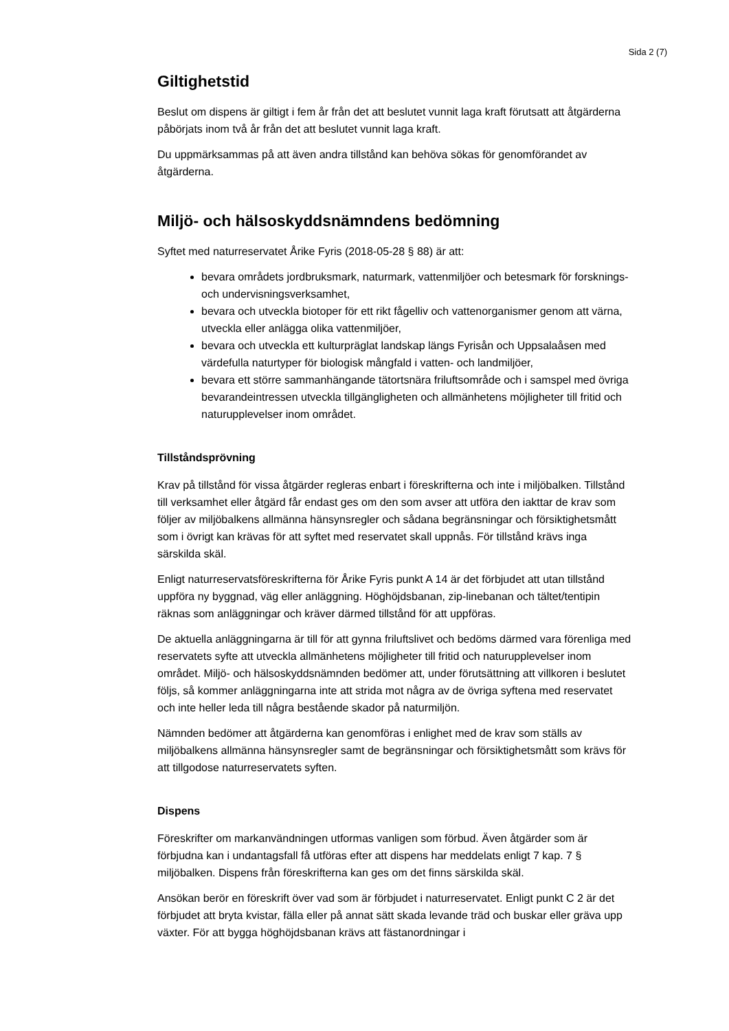Sida 2 (7)
Giltighetstid
Beslut om dispens är giltigt i fem år från det att beslutet vunnit laga kraft förutsatt att åtgärderna påbörjats inom två år från det att beslutet vunnit laga kraft.
Du uppmärksammas på att även andra tillstånd kan behöva sökas för genomförandet av åtgärderna.
Miljö- och hälsoskyddsnämndens bedömning
Syftet med naturreservatet Årike Fyris (2018-05-28 § 88) är att:
bevara områdets jordbruksmark, naturmark, vattenmiljöer och betesmark för forsknings- och undervisningsverksamhet,
bevara och utveckla biotoper för ett rikt fågelliv och vattenorganismer genom att värna, utveckla eller anlägga olika vattenmiljöer,
bevara och utveckla ett kulturpräglat landskap längs Fyrisån och Uppsalaåsen med värdefulla naturtyper för biologisk mångfald i vatten- och landmiljöer,
bevara ett större sammanhängande tätortsnära friluftsområde och i samspel med övriga bevarandeintressen utveckla tillgängligheten och allmänhetens möjligheter till fritid och naturupplevelser inom området.
Tillståndsprövning
Krav på tillstånd för vissa åtgärder regleras enbart i föreskrifterna och inte i miljöbalken. Tillstånd till verksamhet eller åtgärd får endast ges om den som avser att utföra den iakttar de krav som följer av miljöbalkens allmänna hänsynsregler och sådana begränsningar och försiktighetsmått som i övrigt kan krävas för att syftet med reservatet skall uppnås. För tillstånd krävs inga särskilda skäl.
Enligt naturreservatsföreskrifterna för Årike Fyris punkt A 14 är det förbjudet att utan tillstånd uppföra ny byggnad, väg eller anläggning. Höghöjdsbanan, zip-linebanan och tältet/tentipin räknas som anläggningar och kräver därmed tillstånd för att uppföras.
De aktuella anläggningarna är till för att gynna friluftslivet och bedöms därmed vara förenliga med reservatets syfte att utveckla allmänhetens möjligheter till fritid och naturupplevelser inom området. Miljö- och hälsoskyddsnämnden bedömer att, under förutsättning att villkoren i beslutet följs, så kommer anläggningarna inte att strida mot några av de övriga syftena med reservatet och inte heller leda till några bestående skador på naturmiljön.
Nämnden bedömer att åtgärderna kan genomföras i enlighet med de krav som ställs av miljöbalkens allmänna hänsynsregler samt de begränsningar och försiktighetsmått som krävs för att tillgodose naturreservatets syften.
Dispens
Föreskrifter om markanvändningen utformas vanligen som förbud. Även åtgärder som är förbjudna kan i undantagsfall få utföras efter att dispens har meddelats enligt 7 kap. 7 § miljöbalken. Dispens från föreskrifterna kan ges om det finns särskilda skäl.
Ansökan berör en föreskrift över vad som är förbjudet i naturreservatet. Enligt punkt C 2 är det förbjudet att bryta kvistar, fälla eller på annat sätt skada levande träd och buskar eller gräva upp växter. För att bygga höghöjdsbanan krävs att fästanordningar i